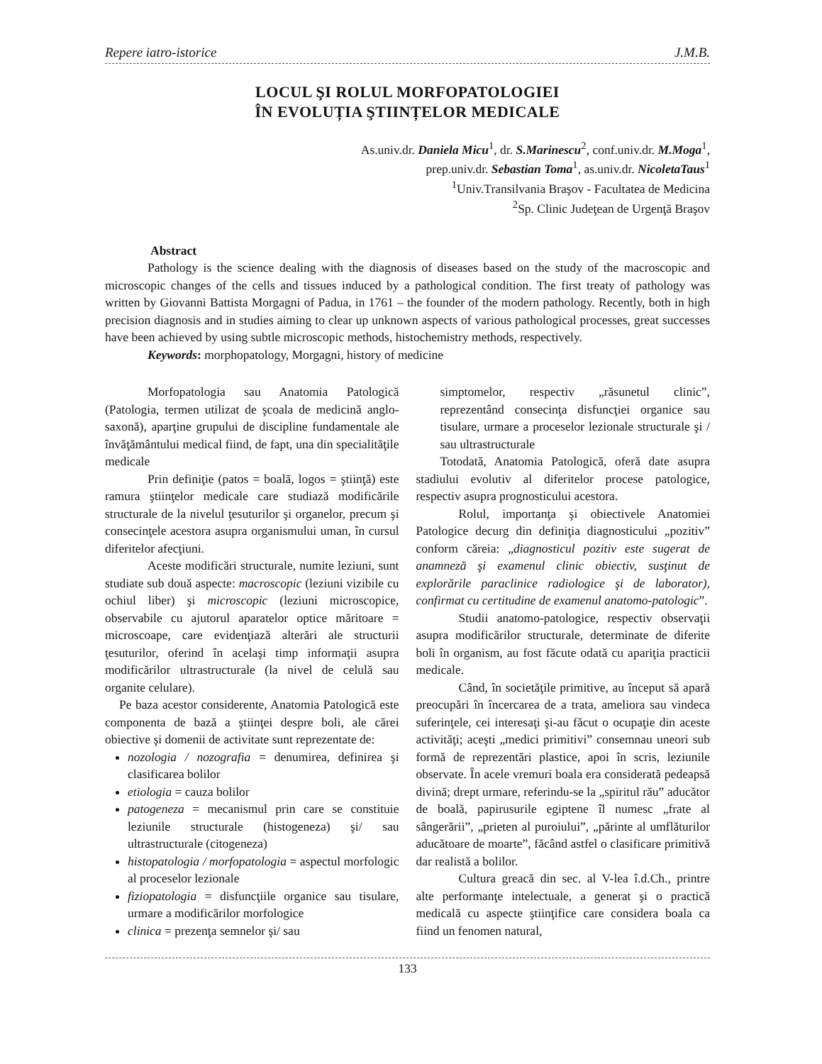Repere iatro-istorice J.M.B.
LOCUL ŞI ROLUL MORFOPATOLOGIEI
ÎN EVOLUȚIA ŞTIINȚELOR MEDICALE
As.univ.dr. Daniela Micu<sup>1</sup>, dr. S.Marinescu<sup>2</sup>, conf.univ.dr. M.Moga<sup>1</sup>,
prep.univ.dr. Sebastian Toma<sup>1</sup>, as.univ.dr. NicoletaTaus<sup>1</sup>
<sup>1</sup> Univ.Transilvania Braşov - Facultatea de Medicina
<sup>2</sup> Sp. Clinic Judeţean de Urgenţă Braşov
Abstract
Pathology is the science dealing with the diagnosis of diseases based on the study of the macroscopic and microscopic changes of the cells and tissues induced by a pathological condition. The first treaty of pathology was written by Giovanni Battista Morgagni of Padua, in 1761 – the founder of the modern pathology. Recently, both in high precision diagnosis and in studies aiming to clear up unknown aspects of various pathological processes, great successes have been achieved by using subtle microscopic methods, histochemistry methods, respectively.
Keywords: morphopatology, Morgagni, history of medicine
Morfopatologia sau Anatomia Patologică (Patologia, termen utilizat de şcoala de medicină anglo-saxonă), aparţine grupului de discipline fundamentale ale învăţământului medical fiind, de fapt, una din specialităţile medicale
Prin definiţie (patos = boală, logos = ştiinţă) este ramura ştiinţelor medicale care studiază modificările structurale de la nivelul ţesuturilor şi organelor, precum şi consecinţele acestora asupra organismului uman, în cursul diferitelor afecţiuni.
Aceste modificări structurale, numite leziuni, sunt studiate sub două aspecte: macroscopic (leziuni vizibile cu ochiul liber) şi microscopic (leziuni microscopice, observabile cu ajutorul aparatelor optice măritoare = microscoape, care evidenţiază alterări ale structurii ţesuturilor, oferind în acelaşi timp informaţii asupra modificărilor ultrastructurale (la nivel de celulă sau organite celulare).
Pe baza acestor considerente, Anatomia Patologică este componenta de bază a ştiinţei despre boli, ale cărei obiective şi domenii de activitate sunt reprezentate de:
nozologia / nozografia = denumirea, definirea şi clasificarea bolilor
etiologia = cauza bolilor
patogeneza = mecanismul prin care se constituie leziunile structurale (histogeneza) şi/ sau ultrastructurale (citogeneza)
histopatologia / morfopatologia = aspectul morfologic al proceselor lezionale
fiziopatologia = disfuncţiile organice sau tisulare, urmare a modificărilor morfologice
clinica = prezenţa semnelor şi/ sau
simptomelor, respectiv „răsunetul clinic”, reprezentând consecinţa disfuncţiei organice sau tisulare, urmare a proceselor lezionale structurale şi / sau ultrastructurale
Totodată, Anatomia Patologică, oferă date asupra stadiului evolutiv al diferitelor procese patologice, respectiv asupra prognosticului acestora.
Rolul, importanţa şi obiectivele Anatomiei Patologice decurg din definiţia diagnosticului „pozitiv” conform căreia: „diagnosticul pozitiv este sugerat de anamneză şi examenul clinic obiectiv, susţinut de explorările paraclinice radiologice şi de laborator), confirmat cu certitudine de examenul anatomo-patologic”.
Studii anatomo-patologice, respectiv observaţii asupra modificărilor structurale, determinate de diferite boli în organism, au fost făcute odată cu apariţia practicii medicale.
Când, în societăţile primitive, au început să apară preocupări în încercarea de a trata, ameliora sau vindeca suferinţele, cei interesaţi şi-au făcut o ocupaţie din aceste activităţi; aceşti „medici primitivi” consemnau uneori sub formă de reprezentări plastice, apoi în scris, leziunile observate. În acele vremuri boala era considerată pedeapsă divină; drept urmare, referindu-se la „spiritul rău” aducător de boală, papirusurile egiptene îl numesc „frate al sângerării”, „prieten al puroiului”, „părinte al umflăturilor aducătoare de moarte”, făcând astfel o clasificare primitivă dar realistă a bolilor.
Cultura greacă din sec. al V-lea î.d.Ch., printre alte performanţe intelectuale, a generat şi o practică medicală cu aspecte ştiinţifice care considera boala ca fiind un fenomen natural,
133